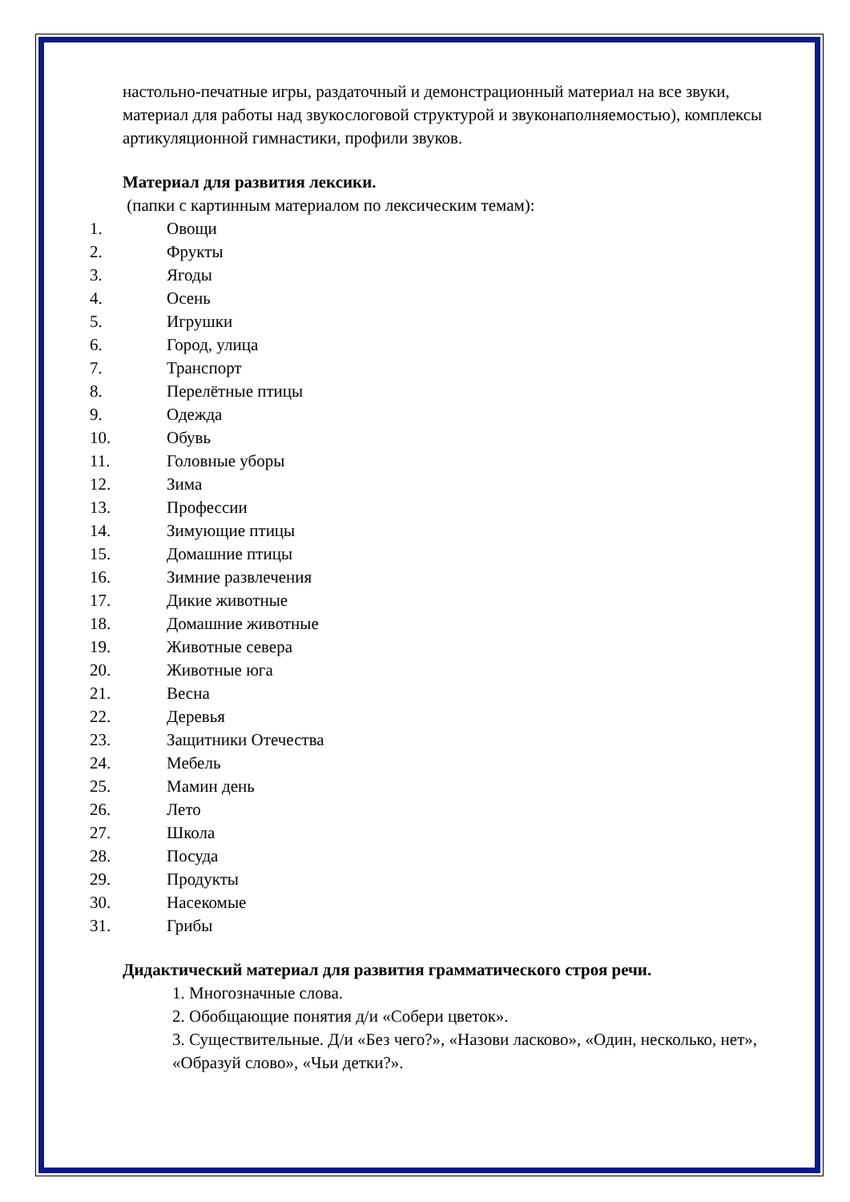настольно-печатные игры, раздаточный и демонстрационный материал на все звуки, материал для работы над звукослоговой структурой и звуконаполняемостью), комплексы артикуляционной гимнастики, профили звуков.
Материал для развития лексики.
(папки с картинным материалом по лексическим темам):
1. Овощи
2. Фрукты
3. Ягоды
4. Осень
5. Игрушки
6. Город, улица
7. Транспорт
8. Перелётные птицы
9. Одежда
10. Обувь
11. Головные уборы
12. Зима
13. Профессии
14. Зимующие птицы
15. Домашние птицы
16. Зимние развлечения
17. Дикие животные
18. Домашние животные
19. Животные севера
20. Животные юга
21. Весна
22. Деревья
23. Защитники Отечества
24. Мебель
25. Мамин день
26. Лето
27. Школа
28. Посуда
29. Продукты
30. Насекомые
31. Грибы
Дидактический материал для развития грамматического строя речи.
1. Многозначные слова.
2. Обобщающие понятия д/и «Собери цветок».
3. Существительные. Д/и «Без чего?», «Назови ласково», «Один, несколько, нет», «Образуй слово», «Чьи детки?».